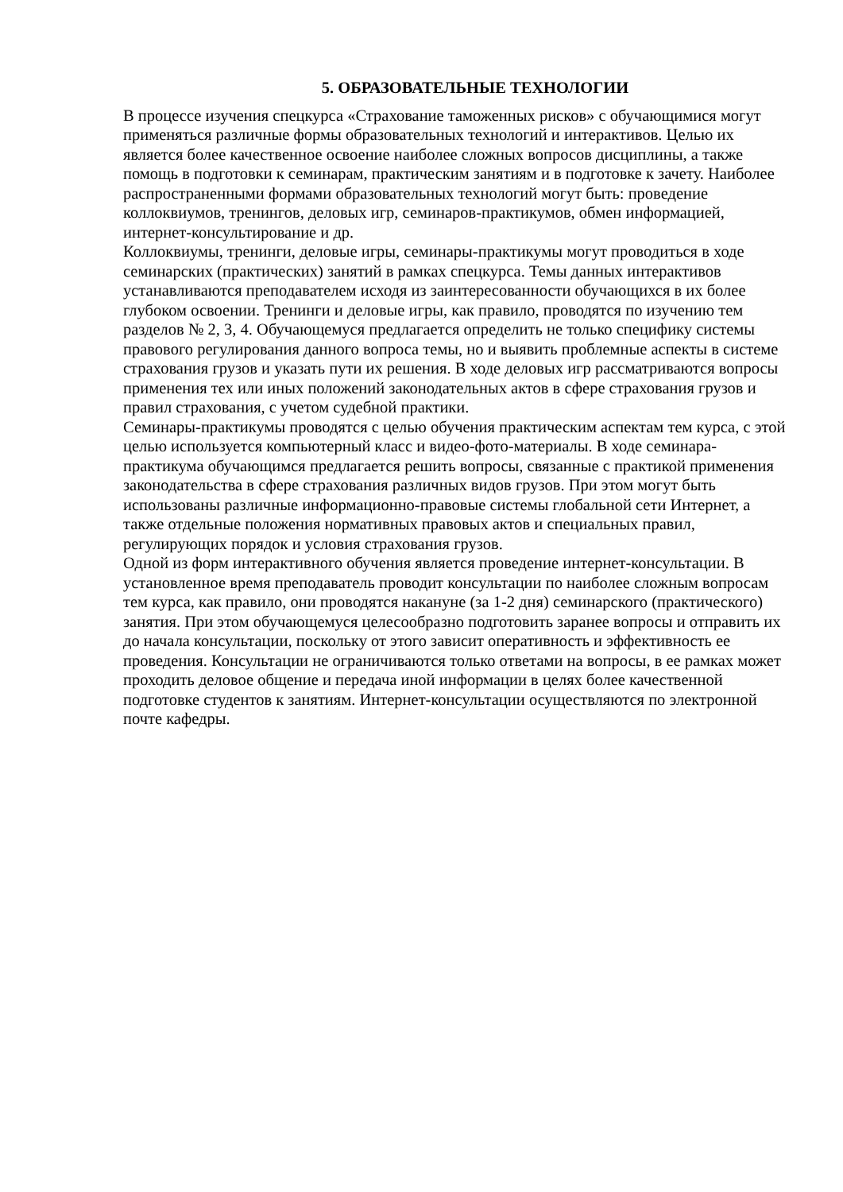5. ОБРАЗОВАТЕЛЬНЫЕ ТЕХНОЛОГИИ
В процессе изучения спецкурса «Страхование таможенных рисков» с обучающимися могут применяться различные формы образовательных технологий и интерактивов. Целью их является более качественное освоение наиболее сложных вопросов дисциплины, а также помощь в подготовки к семинарам, практическим занятиям и в подготовке к зачету. Наиболее распространенными формами образовательных технологий могут быть: проведение коллоквиумов, тренингов, деловых игр, семинаров-практикумов, обмен информацией, интернет-консультирование и др.
Коллоквиумы, тренинги, деловые игры, семинары-практикумы могут проводиться в ходе семинарских (практических) занятий в рамках спецкурса. Темы данных интерактивов устанавливаются преподавателем исходя из заинтересованности обучающихся в их более глубоком освоении. Тренинги и деловые игры, как правило, проводятся по изучению тем разделов № 2, 3, 4. Обучающемуся предлагается определить не только специфику системы правового регулирования данного вопроса темы, но и выявить проблемные аспекты в системе страхования грузов и указать пути их решения. В ходе деловых игр рассматриваются вопросы применения тех или иных положений законодательных актов в сфере страхования грузов и правил страхования, с учетом судебной практики.
Семинары-практикумы проводятся с целью обучения практическим аспектам тем курса, с этой целью используется компьютерный класс и видео-фото-материалы. В ходе семинара-практикума обучающимся предлагается решить вопросы, связанные с практикой применения законодательства в сфере страхования различных видов грузов. При этом могут быть использованы различные информационно-правовые системы глобальной сети Интернет, а также отдельные положения нормативных правовых актов и специальных правил, регулирующих порядок и условия страхования грузов.
Одной из форм интерактивного обучения является проведение интернет-консультации. В установленное время преподаватель проводит консультации по наиболее сложным вопросам тем курса, как правило, они проводятся накануне (за 1-2 дня) семинарского (практического) занятия. При этом обучающемуся целесообразно подготовить заранее вопросы и отправить их до начала консультации, поскольку от этого зависит оперативность и эффективность ее проведения. Консультации не ограничиваются только ответами на вопросы, в ее рамках может проходить деловое общение и передача иной информации в целях более качественной подготовке студентов к занятиям. Интернет-консультации осуществляются по электронной почте кафедры.